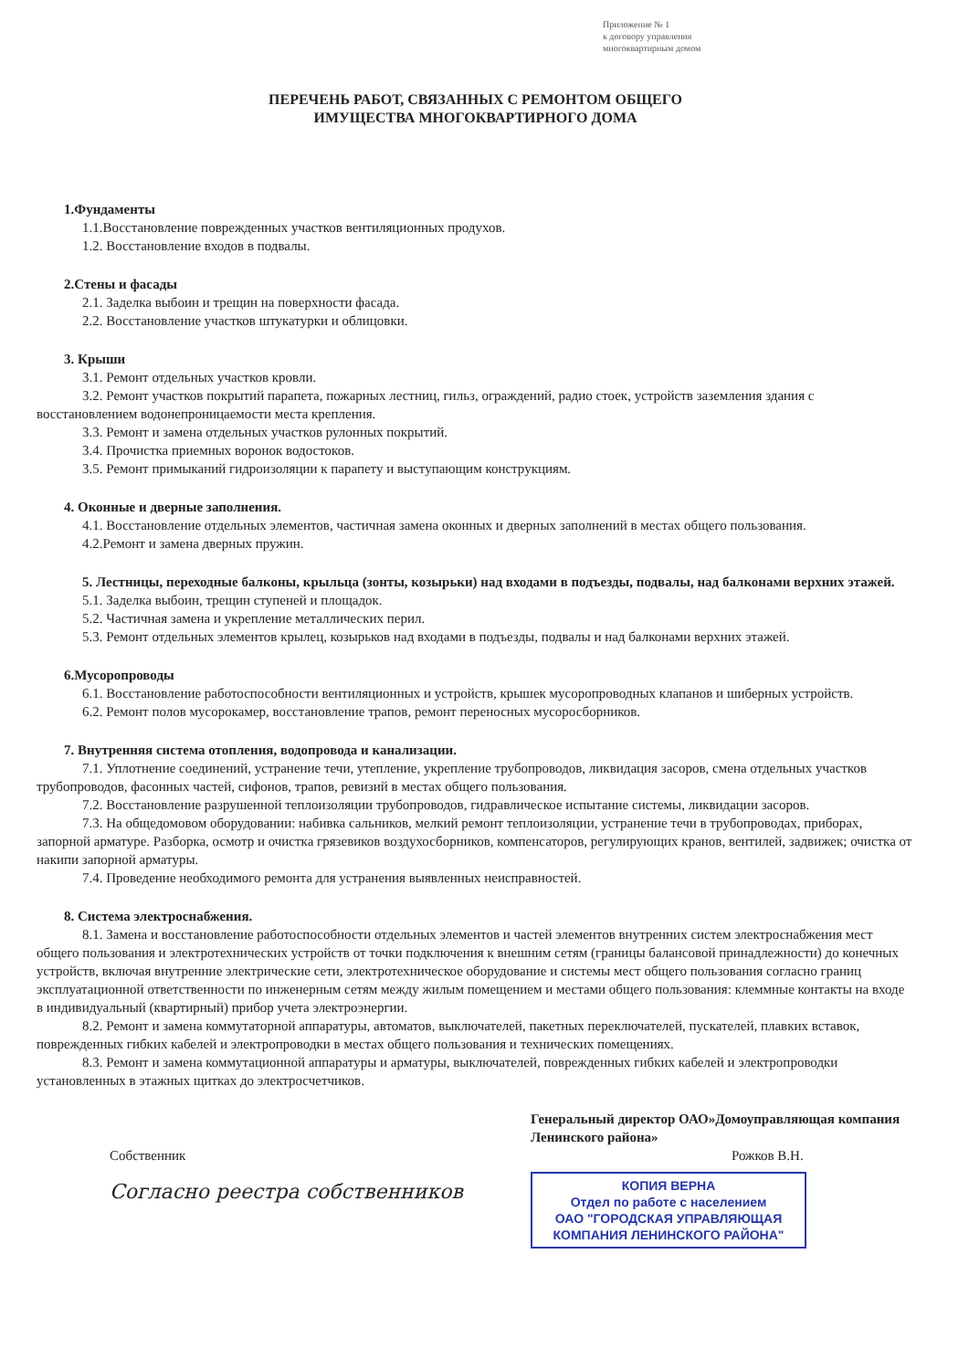Приложение № 1
к договору управления
многоквартирным домом
ПЕРЕЧЕНЬ РАБОТ, СВЯЗАННЫХ С РЕМОНТОМ ОБЩЕГО
ИМУЩЕСТВА МНОГОКВАРТИРНОГО ДОМА
1.Фундаменты
1.1.Восстановление поврежденных участков вентиляционных продухов.
1.2. Восстановление входов в подвалы.
2.Стены и фасады
2.1. Заделка выбоин и трещин на поверхности фасада.
2.2. Восстановление участков штукатурки и облицовки.
3. Крыши
3.1. Ремонт отдельных участков кровли.
3.2. Ремонт участков покрытий парапета, пожарных лестниц, гильз, ограждений, радио стоек, устройств заземления здания с восстановлением водонепроницаемости места крепления.
3.3. Ремонт и замена отдельных участков рулонных покрытий.
3.4. Прочистка приемных воронок водостоков.
3.5. Ремонт примыканий гидроизоляции к парапету и выступающим конструкциям.
4. Оконные и дверные заполнения.
4.1. Восстановление отдельных элементов, частичная замена оконных и дверных заполнений в местах общего пользования.
4.2.Ремонт и замена дверных пружин.
5. Лестницы, переходные балконы, крыльца (зонты, козырьки) над входами в подъезды, подвалы, над балконами верхних этажей.
5.1. Заделка выбоин, трещин ступеней и площадок.
5.2. Частичная замена и укрепление металлических перил.
5.3. Ремонт отдельных элементов крылец, козырьков над входами в подъезды, подвалы и над балконами верхних этажей.
6.Мусоропроводы
6.1. Восстановление работоспособности вентиляционных и устройств, крышек мусоропроводных клапанов и шиберных устройств.
6.2. Ремонт полов мусорокамер, восстановление трапов, ремонт переносных мусоросборников.
7. Внутренняя система отопления, водопровода и канализации.
7.1. Уплотнение соединений, устранение течи, утепление, укрепление трубопроводов, ликвидация засоров, смена отдельных участков трубопроводов, фасонных частей, сифонов, трапов, ревизий в местах общего пользования.
7.2. Восстановление разрушенной теплоизоляции трубопроводов, гидравлическое испытание системы, ликвидации засоров.
7.3. На общедомовом оборудовании: набивка сальников, мелкий ремонт теплоизоляции, устранение течи в трубопроводах, приборах, запорной арматуре. Разборка, осмотр и очистка грязевиков воздухосборников, компенсаторов, регулирующих кранов, вентилей, задвижек; очистка от накипи запорной арматуры.
7.4. Проведение необходимого ремонта для устранения выявленных неисправностей.
8. Система электроснабжения.
8.1. Замена и восстановление работоспособности отдельных элементов и частей элементов внутренних систем электроснабжения мест общего пользования и электротехнических устройств от точки подключения к внешним сетям (границы балансовой принадлежности) до конечных устройств, включая внутренние электрические сети, электротехническое оборудование и системы мест общего пользования согласно границ эксплуатационной ответственности по инженерным сетям между жилым помещением и местами общего пользования: клеммные контакты на входе в индивидуальный (квартирный) прибор учета электроэнергии.
8.2. Ремонт и замена коммутаторной аппаратуры, автоматов, выключателей, пакетных переключателей, пускателей, плавких вставок, поврежденных гибких кабелей и электропроводки в местах общего пользования и технических помещениях.
8.3. Ремонт и замена коммутационной аппаратуры и арматуры, выключателей, поврежденных гибких кабелей и электропроводки установленных в этажных щитках до электросчетчиков.
Собственник
Согласно реестра собственников
Генеральный директор ОАО»Домоуправляющая компания Ленинского района»
Рожков В.Н.
КОПИЯ ВЕРНА
Отдел по работе с населением
ОАО "ГОРОДСКАЯ УПРАВЛЯЮЩАЯ КОМПАНИЯ ЛЕНИНСКОГО РАЙОНА"